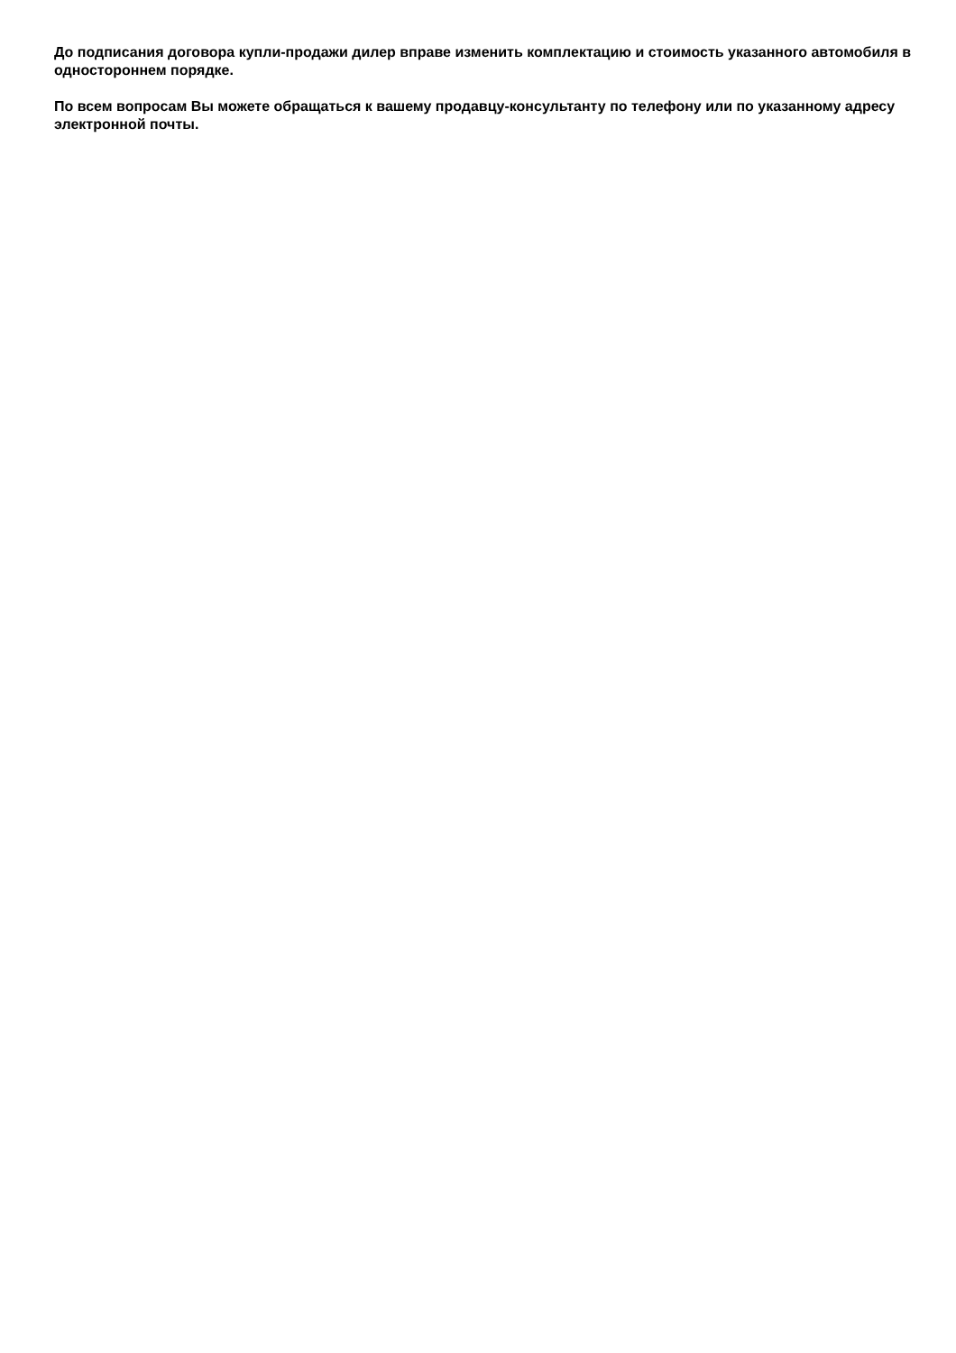До подписания договора купли-продажи дилер вправе изменить комплектацию и стоимость указанного автомобиля в одностороннем порядке.
По всем вопросам Вы можете обращаться к вашему продавцу-консультанту по телефону или по указанному адресу электронной почты.